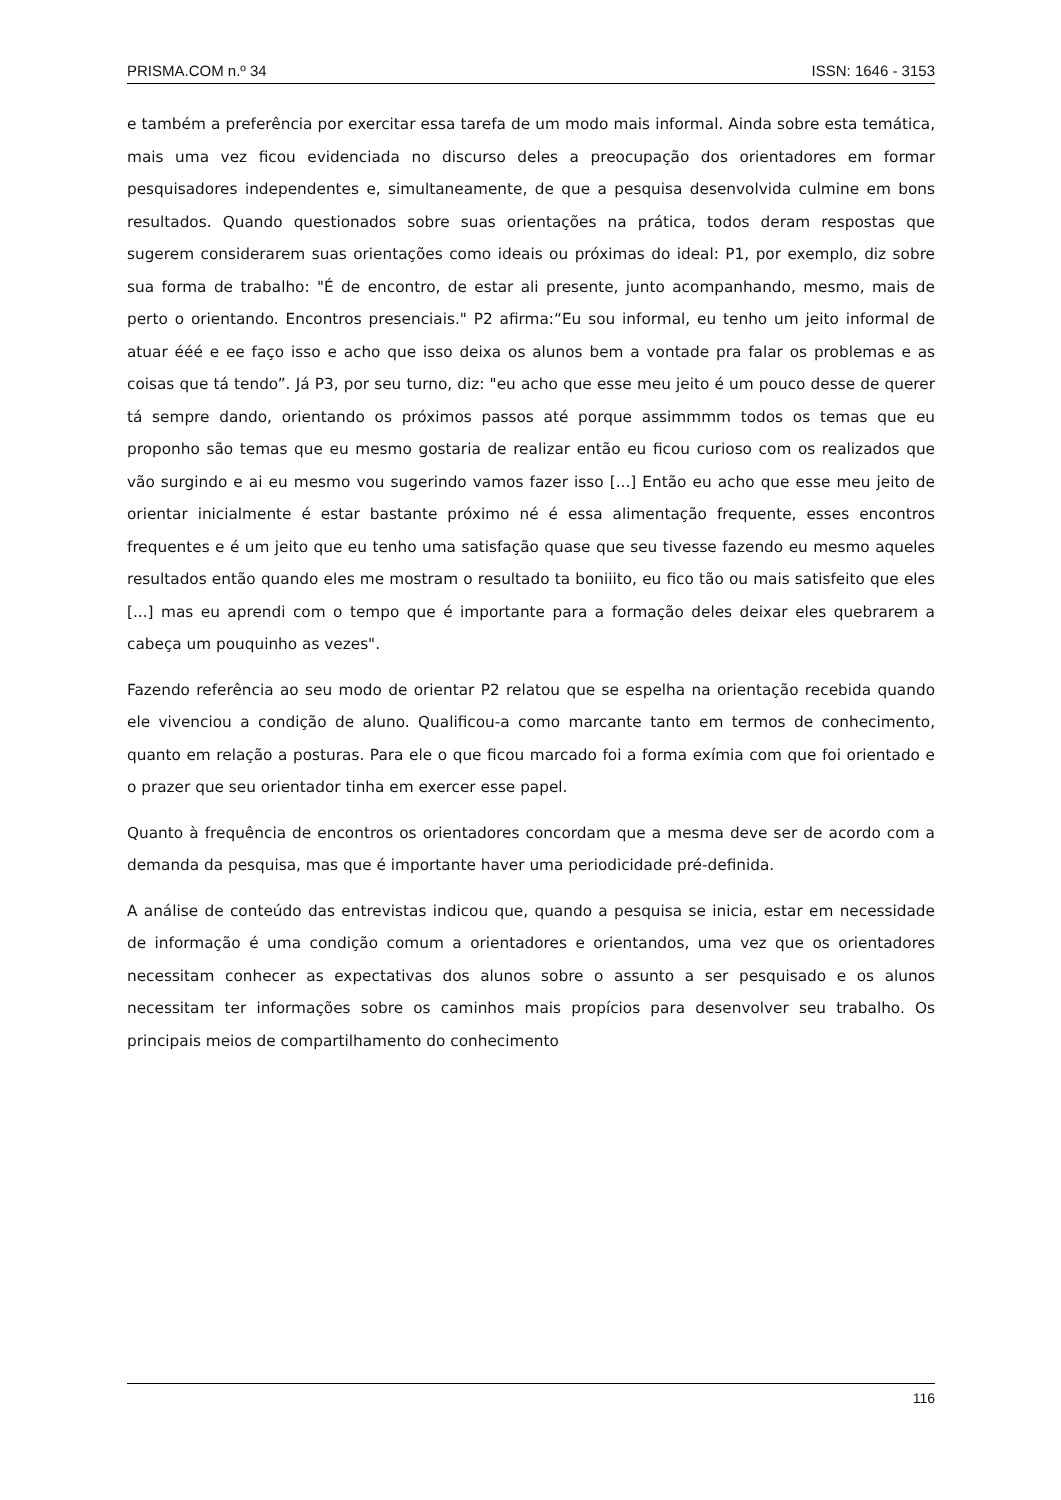PRISMA.COM n.º 34 ISSN: 1646 - 3153
e também a preferência por exercitar essa tarefa de um modo mais informal. Ainda sobre esta temática, mais uma vez ficou evidenciada no discurso deles a preocupação dos orientadores em formar pesquisadores independentes e, simultaneamente, de que a pesquisa desenvolvida culmine em bons resultados. Quando questionados sobre suas orientações na prática, todos deram respostas que sugerem considerarem suas orientações como ideais ou próximas do ideal: P1, por exemplo, diz sobre sua forma de trabalho: "É de encontro, de estar ali presente, junto acompanhando, mesmo, mais de perto o orientando. Encontros presenciais." P2 afirma:“Eu sou informal, eu tenho um jeito informal de atuar ééé e ee faço isso e acho que isso deixa os alunos bem a vontade pra falar os problemas e as coisas que tá tendo”. Já P3, por seu turno, diz: "eu acho que esse meu jeito é um pouco desse de querer tá sempre dando, orientando os próximos passos até porque assimmmm todos os temas que eu proponho são temas que eu mesmo gostaria de realizar então eu ficou curioso com os realizados que vão surgindo e ai eu mesmo vou sugerindo vamos fazer isso [...] Então eu acho que esse meu jeito de orientar inicialmente é estar bastante próximo né é essa alimentação frequente, esses encontros frequentes e é um jeito que eu tenho uma satisfação quase que seu tivesse fazendo eu mesmo aqueles resultados então quando eles me mostram o resultado ta boniiito, eu fico tão ou mais satisfeito que eles [...] mas eu aprendi com o tempo que é importante para a formação deles deixar eles quebrarem a cabeça um pouquinho as vezes".
Fazendo referência ao seu modo de orientar P2 relatou que se espelha na orientação recebida quando ele vivenciou a condição de aluno. Qualificou-a como marcante tanto em termos de conhecimento, quanto em relação a posturas. Para ele o que ficou marcado foi a forma exímia com que foi orientado e o prazer que seu orientador tinha em exercer esse papel.
Quanto à frequência de encontros os orientadores concordam que a mesma deve ser de acordo com a demanda da pesquisa, mas que é importante haver uma periodicidade pré-definida.
A análise de conteúdo das entrevistas indicou que, quando a pesquisa se inicia, estar em necessidade de informação é uma condição comum a orientadores e orientandos, uma vez que os orientadores necessitam conhecer as expectativas dos alunos sobre o assunto a ser pesquisado e os alunos necessitam ter informações sobre os caminhos mais propícios para desenvolver seu trabalho. Os principais meios de compartilhamento do conhecimento
116